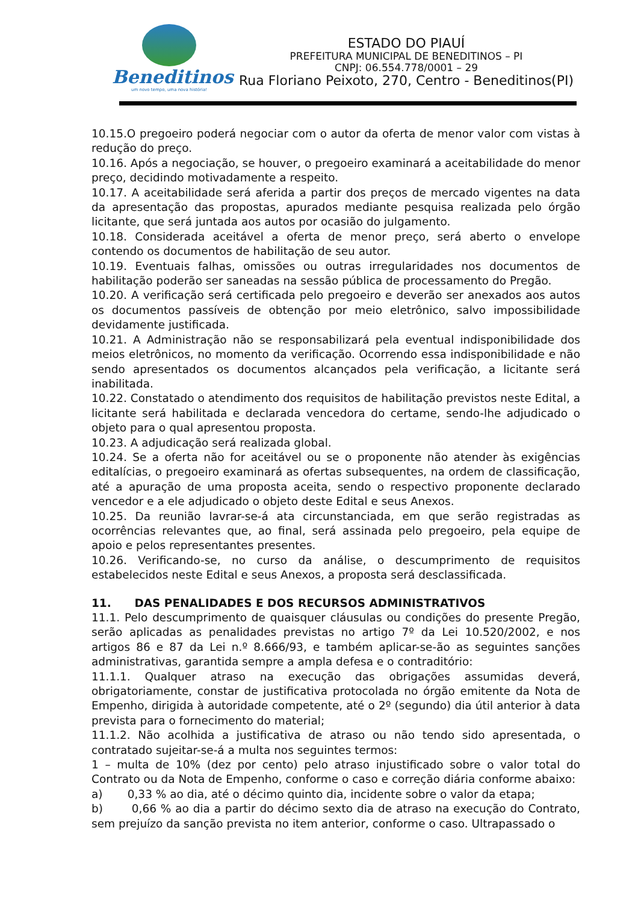Beneditinos
um novo tempo, uma nova história!
ESTADO DO PIAUÍ
PREFEITURA MUNICIPAL DE BENEDITINOS – PI
CNPJ: 06.554.778/0001 – 29
Rua Floriano Peixoto, 270, Centro - Beneditinos(PI)
10.15.O pregoeiro poderá negociar com o autor da oferta de menor valor com vistas à redução do preço.
10.16. Após a negociação, se houver, o pregoeiro examinará a aceitabilidade do menor preço, decidindo motivadamente a respeito.
10.17. A aceitabilidade será aferida a partir dos preços de mercado vigentes na data da apresentação das propostas, apurados mediante pesquisa realizada pelo órgão licitante, que será juntada aos autos por ocasião do julgamento.
10.18. Considerada aceitável a oferta de menor preço, será aberto o envelope contendo os documentos de habilitação de seu autor.
10.19. Eventuais falhas, omissões ou outras irregularidades nos documentos de habilitação poderão ser saneadas na sessão pública de processamento do Pregão.
10.20. A verificação será certificada pelo pregoeiro e deverão ser anexados aos autos os documentos passíveis de obtenção por meio eletrônico, salvo impossibilidade devidamente justificada.
10.21. A Administração não se responsabilizará pela eventual indisponibilidade dos meios eletrônicos, no momento da verificação. Ocorrendo essa indisponibilidade e não sendo apresentados os documentos alcançados pela verificação, a licitante será inabilitada.
10.22. Constatado o atendimento dos requisitos de habilitação previstos neste Edital, a licitante será habilitada e declarada vencedora do certame, sendo-lhe adjudicado o objeto para o qual apresentou proposta.
10.23. A adjudicação será realizada global.
10.24. Se a oferta não for aceitável ou se o proponente não atender às exigências editalícias, o pregoeiro examinará as ofertas subsequentes, na ordem de classificação, até a apuração de uma proposta aceita, sendo o respectivo proponente declarado vencedor e a ele adjudicado o objeto deste Edital e seus Anexos.
10.25. Da reunião lavrar-se-á ata circunstanciada, em que serão registradas as ocorrências relevantes que, ao final, será assinada pelo pregoeiro, pela equipe de apoio e pelos representantes presentes.
10.26. Verificando-se, no curso da análise, o descumprimento de requisitos estabelecidos neste Edital e seus Anexos, a proposta será desclassificada.
11. DAS PENALIDADES E DOS RECURSOS ADMINISTRATIVOS
11.1. Pelo descumprimento de quaisquer cláusulas ou condições do presente Pregão, serão aplicadas as penalidades previstas no artigo 7º da Lei 10.520/2002, e nos artigos 86 e 87 da Lei n.º 8.666/93, e também aplicar-se-ão as seguintes sanções administrativas, garantida sempre a ampla defesa e o contraditório:
11.1.1. Qualquer atraso na execução das obrigações assumidas deverá, obrigatoriamente, constar de justificativa protocolada no órgão emitente da Nota de Empenho, dirigida à autoridade competente, até o 2º (segundo) dia útil anterior à data prevista para o fornecimento do material;
11.1.2. Não acolhida a justificativa de atraso ou não tendo sido apresentada, o contratado sujeitar-se-á a multa nos seguintes termos:
1 – multa de 10% (dez por cento) pelo atraso injustificado sobre o valor total do Contrato ou da Nota de Empenho, conforme o caso e correção diária conforme abaixo:
a) 0,33 % ao dia, até o décimo quinto dia, incidente sobre o valor da etapa;
b) 0,66 % ao dia a partir do décimo sexto dia de atraso na execução do Contrato, sem prejuízo da sanção prevista no item anterior, conforme o caso. Ultrapassado o